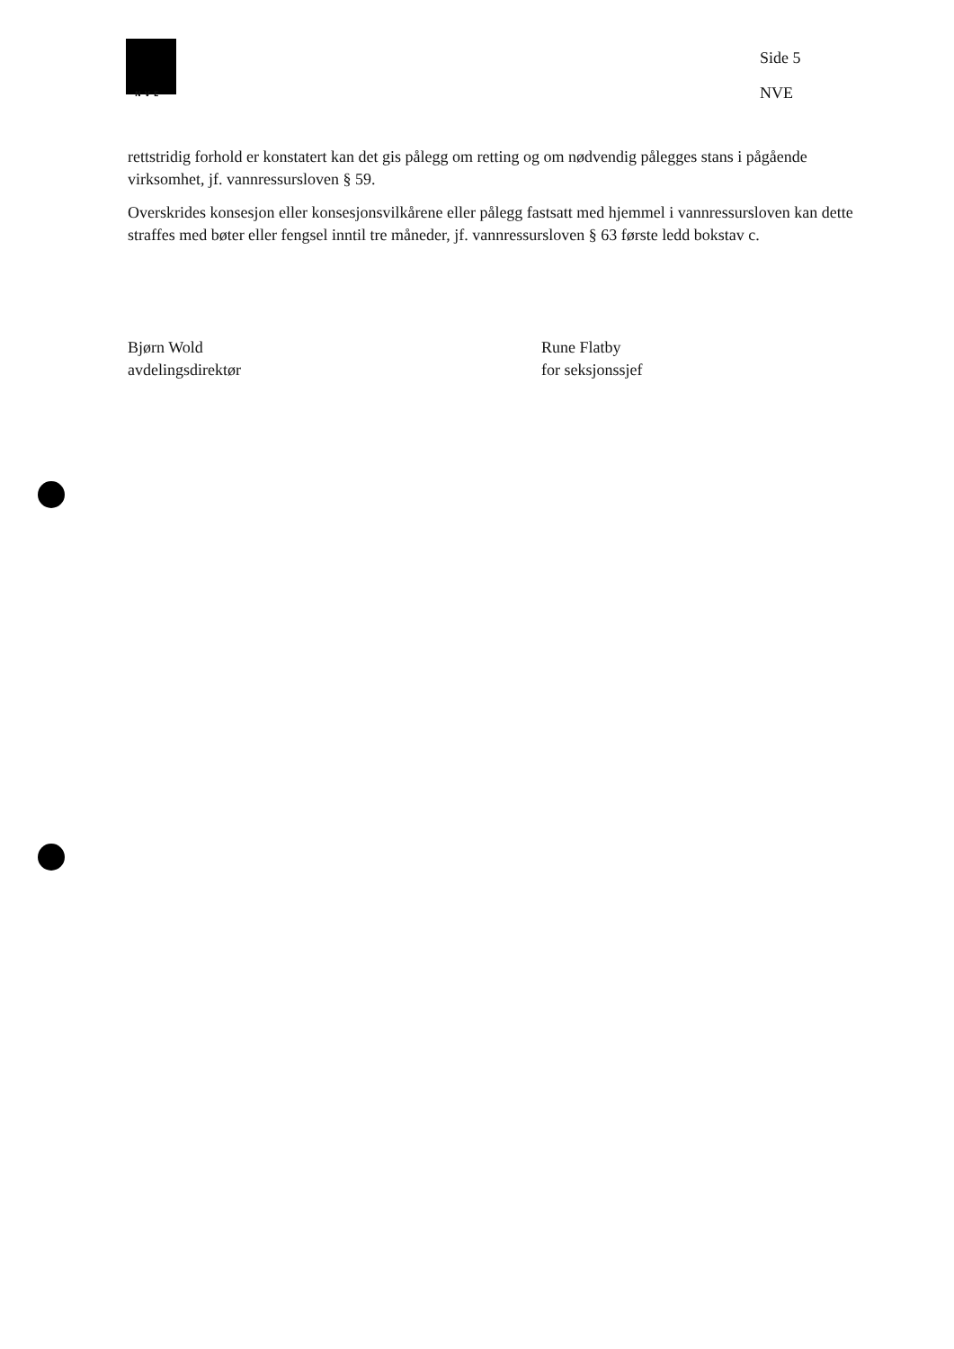NVE
Side 5
NVE
rettstridig forhold er konstatert kan det gis pålegg om retting og om nødvendig pålegges stans i pågående virksomhet, jf. vannressursloven § 59.
Overskrides konsesjon eller konsesjonsvilkårene eller pålegg fastsatt med hjemmel i vannressursloven kan dette straffes med bøter eller fengsel inntil tre måneder, jf. vannressursloven § 63 første ledd bokstav c.
Bjørn Wold
avdelingsdirektør
Rune Flatby
for seksjonssjef